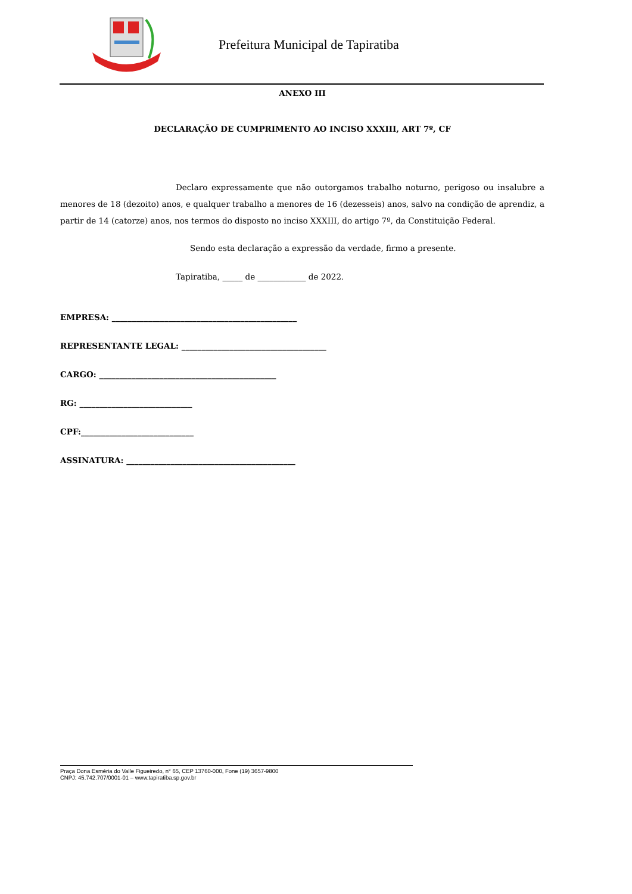Prefeitura Municipal de Tapiratiba
ANEXO III
DECLARAÇÃO DE CUMPRIMENTO AO INCISO XXXIII, ART 7º, CF
Declaro expressamente que não outorgamos trabalho noturno, perigoso ou insalubre a menores de 18 (dezoito) anos, e qualquer trabalho a menores de 16 (dezesseis) anos, salvo na condição de aprendiz, a partir de 14 (catorze) anos, nos termos do disposto no inciso XXXIII, do artigo 7º, da Constituição Federal.
Sendo esta declaração a expressão da verdade, firmo a presente.
Tapiratiba, _____ de ____________ de 2022.
EMPRESA: ______________________________________________
REPRESENTANTE LEGAL: ____________________________________
CARGO: ____________________________________________
RG: ____________________________
CPF:____________________________
ASSINATURA: __________________________________________
Praça Dona Esméria do Valle Figueiredo, n° 65, CEP 13760-000, Fone (19) 3657-9800
CNPJ: 45.742.707/0001-01 – www.tapiratiba.sp.gov.br